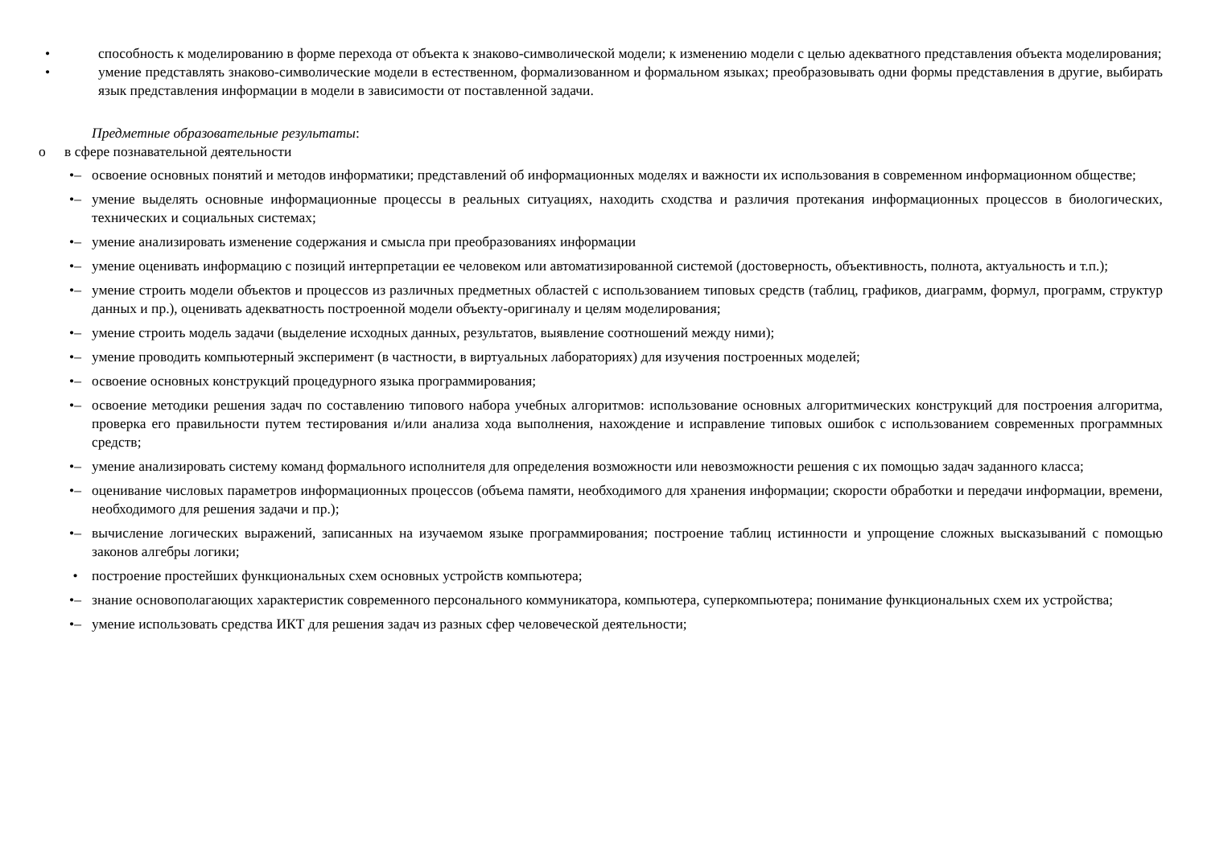• способность к моделированию в форме перехода от объекта к знаково-символической модели; к изменению модели с целью адекватного представления объекта моделирования;
• умение представлять знаково-символические модели в естественном, формализованном и формальном языках; преобразовывать одни формы представления в другие, выбирать язык представления информации в модели в зависимости от поставленной задачи.
Предметные образовательные результаты:
o в сфере познавательной деятельности
•– освоение основных понятий и методов информатики; представлений об информационных моделях и важности их использования в современном информационном обществе;
•– умение выделять основные информационные процессы в реальных ситуациях, находить сходства и различия протекания информационных процессов в биологических, технических и социальных системах;
•– умение анализировать изменение содержания и смысла при преобразованиях информации
•– умение оценивать информацию с позиций интерпретации ее человеком или автоматизированной системой (достоверность, объективность, полнота, актуальность и т.п.);
•– умение строить модели объектов и процессов из различных предметных областей с использованием типовых средств (таблиц, графиков, диаграмм, формул, программ, структур данных и пр.), оценивать адекватность построенной модели объекту-оригиналу и целям моделирования;
•– умение строить модель задачи (выделение исходных данных, результатов, выявление соотношений между ними);
•– умение проводить компьютерный эксперимент (в частности, в виртуальных лабораториях) для изучения построенных моделей;
•– освоение основных конструкций процедурного языка программирования;
•– освоение методики решения задач по составлению типового набора учебных алгоритмов: использование основных алгоритмических конструкций для построения алгоритма, проверка его правильности путем тестирования и/или анализа хода выполнения, нахождение и исправление типовых ошибок с использованием современных программных средств;
•– умение анализировать систему команд формального исполнителя для определения возможности или невозможности решения с их помощью задач заданного класса;
•– оценивание числовых параметров информационных процессов (объема памяти, необходимого для хранения информации; скорости обработки и передачи информации, времени, необходимого для решения задачи и пр.);
•– вычисление логических выражений, записанных на изучаемом языке программирования; построение таблиц истинности и упрощение сложных высказываний с помощью законов алгебры логики;
• построение простейших функциональных схем основных устройств компьютера;
•– знание основополагающих характеристик современного персонального коммуникатора, компьютера, суперкомпьютера; понимание функциональных схем их устройства;
•– умение использовать средства ИКТ для решения задач из разных сфер человеческой деятельности;